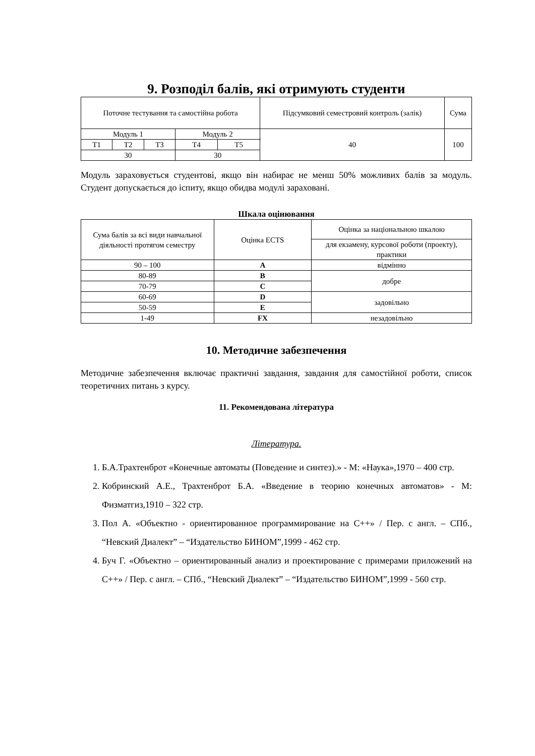9. Розподіл балів, які отримують студенти
| Поточне тестування та самостійна робота | | | | | Підсумковий семестровий контроль (залік) | Сума |
| Модуль 1 | | | Модуль 2 | | 40 | 100 |
| Т1 | Т2 | Т3 | Т4 | Т5 | | |
| 30 | | | 30 | | | |
Модуль зараховується студентові, якщо він набирає не менш 50% можливих балів за модуль. Студент допускається до іспиту, якщо обидва модулі зараховані.
Шкала оцінювання
| Сума балів за всі види навчальної діяльності протягом семестру | Оцінка ECTS | Оцінка за національною шкалою |
| | | для екзамену, курсової роботи (проекту), практики |
| 90 – 100 | A | відмінно |
| 80-89 | B | добре |
| 70-79 | C | |
| 60-69 | D | задовільно |
| 50-59 | E | |
| 1-49 | FX | незадовільно |
10. Методичне забезпечення
Методичне забезпечення включає практичні завдання, завдання для самостійної роботи, список теоретичних питань з курсу.
11. Рекомендована література
Література.
1. Б.А.Трахтенброт «Конечные автоматы (Поведение и синтез).» - М: «Наука»,1970 – 400 стр.
2. Кобринский А.Е., Трахтенброт Б.А. «Введение в теорию конечных автоматов» - М: Физматгиз,1910 – 322 стр.
3. Пол А. «Объектно - ориентированное программирование на C++» / Пер. с англ. – СПб., “Невский Диалект” – “Издательство БИНОМ”,1999 - 462 стр.
4. Буч Г. «Объектно – ориентированный анализ и проектирование с примерами приложений на C++» / Пер. с англ. – СПб., “Невский Диалект” – “Издательство БИНОМ”,1999 - 560 стр.